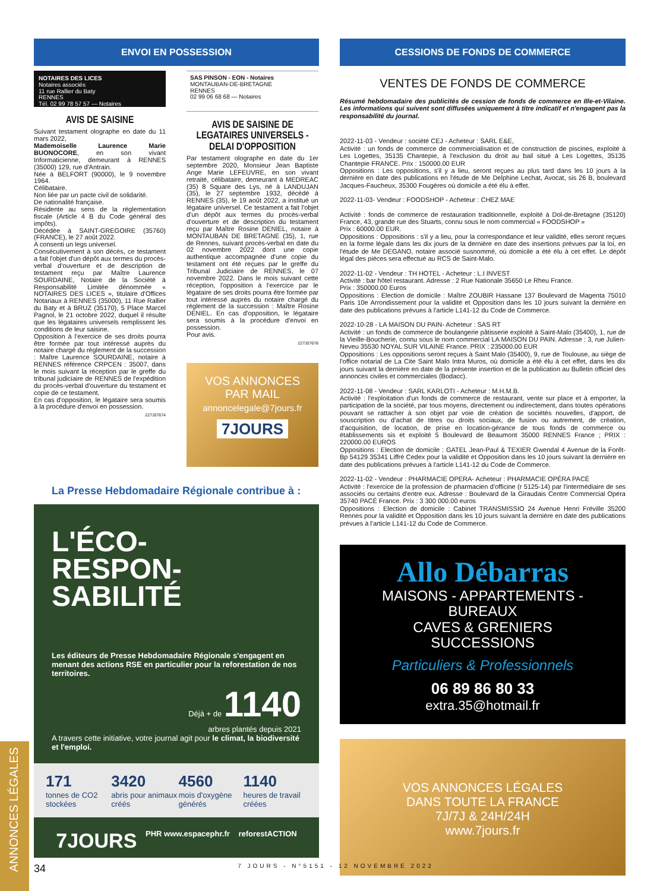ENVOI EN POSSESSION
NOTAIRES DES LICES
Notaires associés
11 rue Rallier du Baty
RENNES
Tél. 02 99 78 57 57 — Notaires
AVIS DE SAISINE
Suivant testament olographe en date du 11 mars 2022,
Mademoiselle Laurence Marie BUONOCORE, en son vivant Informaticienne, demeurant à RENNES (35000) 129, rue d'Antrain.
Née à BELFORT (90000), le 9 novembre 1964.
Célibataire.
Non liée par un pacte civil de solidarité.
De nationalité française.
Résidente au sens de la réglementation fiscale (Article 4 B du Code général des impôts).
Décédée à SAINT-GREGOIRE (35760) (FRANCE), le 27 août 2022.
A consenti un legs universel.
Consécutivement à son décès, ce testament a fait l'objet d'un dépôt aux termes du procès-verbal d'ouverture et de description de testament reçu par Maître Laurence SOURDAINE, Notaire de la Société à Responsabilité Limitée dénommée « NOTAIRES DES LICES », titulaire d'Offices Notariaux à RENNES (35000), 11 Rue Rallier du Baty et à BRUZ (35170), 5 Place Marcel Pagnol, le 21 octobre 2022, duquel il résulte que les légataires universels remplissent les conditions de leur saisine.
Opposition à l'exercice de ses droits pourra être formée par tout intéressé auprès du notaire chargé du règlement de la succession : Maître Laurence SOURDAINE, notaire à RENNES référence CRPCEN : 35007, dans le mois suivant la réception par le greffe du tribunal judiciaire de RENNES de l'expédition du procès-verbal d'ouverture du testament et copie de ce testament.
En cas d'opposition, le légataire sera soumis à la procédure d'envoi en possession.
227J07674
SAS PINSON - EON - Notaires
MONTAUBAN-DE-BRETAGNE
RENNES
02 99 06 68 68 — Notaires
AVIS DE SAISINE DE LEGATAIRES UNIVERSELS - DELAI D'OPPOSITION
Par testament olographe en date du 1er septembre 2020, Monsieur Jean Baptiste Ange Marie LEFEUVRE, en son vivant retraité, célibataire, demeurant à MEDREAC (35) 8 Square des Lys, né à LANDUJAN (35), le 27 septembre 1932, décédé à RENNES (35), le 19 août 2022, a institué un légataire universel. Ce testament a fait l'objet d'un dépôt aux termes du procès-verbal d'ouverture et de description du testament reçu par Maître Rosine DENIEL, notaire à MONTAUBAN DE BRETAGNE (35), 1, rue de Rennes, suivant procès-verbal en date du 02 novembre 2022 dont une copie authentique accompagnée d'une copie du testament ont été reçues par le greffe du Tribunal Judiciaire de RENNES, le 07 novembre 2022. Dans le mois suivant cette réception, l'opposition à l'exercice par le légataire de ses droits pourra être formée par tout intéressé auprès du notaire chargé du règlement de la succession : Maître Rosine DENIEL. En cas d'opposition, le légataire sera soumis à la procédure d'envoi en possession.
Pour avis.
227J07678
VOS ANNONCES
PAR MAIL
annoncelegale@7jours.fr
7JOURS
La Presse Hebdomadaire Régionale contribue à :
L'ÉCO-
RESPON-
SABILITÉ
Les éditeurs de Presse Hebdomadaire Régionale s'engagent en menant des actions RSE en particulier pour la reforestation de nos territoires.
Déjà + de 1140
arbres plantés depuis 2021
A travers cette initiative, votre journal agit pour le climat, la biodiversité et l'emploi.
171
tonnes de CO2 stockées
3420
abris pour animaux créés
4560
mois d'oxygène générés
1140
heures de travail créées
7JOURS PHR www.espacephr.fr reforestACTION
CESSIONS DE FONDS DE COMMERCE
VENTES DE FONDS DE COMMERCE
Résumé hebdomadaire des publicités de cession de fonds de commerce en Ille-et-Vilaine. Les informations qui suivent sont diffusées uniquement à titre indicatif et n'engagent pas la responsabilité du journal.
2022-11-03 - Vendeur : société CEJ - Acheteur : SARL E&E,
Activité : un fonds de commerce de commercialisation et de construction de piscines, exploité à Les Logettes, 35135 Chantepie, à l'exclusion du droit au bail situé à Les Logettes, 35135 Chantepie FRANCE. Prix : 150000.00 EUR
Oppositions : Les oppositions, s'il y a lieu, seront reçues au plus tard dans les 10 jours à la dernière en date des publications en l'étude de Me Delphine Lechat, Avocat, sis 26 B, boulevard Jacques-Faucheux, 35300 Fougères où domicile a été élu à effet.
2022-11-03- Vendeur : FOODSHOP - Acheteur : CHEZ MAE
Activité : fonds de commerce de restauration traditionnelle, exploité à Dol-de-Bretagne (35120) France, 43, grande rue des Stuarts, connu sous le nom commercial « FOODSHOP »
Prix : 60000.00 EUR.
Oppositions : Oppositions : s'il y a lieu, pour la correspondance et leur validité, elles seront reçues en la forme légale dans les dix jours de la dernière en date des insertions prévues par la loi, en l'étude de Me DEGANO, notaire associé susnommé, où domicile a été élu à cet effet. Le dépôt légal des pièces sera effectué au RCS de Saint-Malo.
2022-11-02 - Vendeur : TH HOTEL - Acheteur : L.I INVEST
Activité : bar hôtel restaurant. Adresse : 2 Rue Nationale 35650 Le Rheu France.
Prix : 350000.00 Euros
Oppositions : Election de domicile : Maître ZOUBIR Hassane 137 Boulevard de Magenta 75010 Paris 10e Arrondissement pour la validité et Opposition dans les 10 jours suivant la dernière en date des publications prévues à l'article L141-12 du Code de Commerce.
2022-10-28 - LA MAISON DU PAIN- Acheteur : SAS RT
Activité : un fonds de commerce de boulangerie pâtisserie exploité à Saint-Malo (35400), 1, rue de la Vieille-Boucherie, connu sous le nom commercial LA MAISON DU PAIN. Adresse : 3, rue Julien-Neveu 35530 NOYAL SUR VILAINE France. PRIX : 235000.00 EUR
Oppositions : Les oppositions seront reçues à Saint Malo (35400), 9, rue de Toulouse, au siège de l'office notarial de La Cite Saint Malo Intra Muros, où domicile a été élu à cet effet, dans les dix jours suivant la dernière en date de la présente insertion et de la publication au Bulletin officiel des annonces civiles et commerciales (Bodacc).
2022-11-08 - Vendeur : SARL KARLOTI - Acheteur : M.H.M.B.
Activité : l'exploitation d'un fonds de commerce de restaurant, vente sur place et à emporter, la participation de la société, par tous moyens, directement ou indirectement, dans toutes opérations pouvant se rattacher à son objet par voie de création de sociétés nouvelles, d'apport, de souscription ou d'achat de titres ou droits sociaux, de fusion ou autrement, de création, d'acquisition, de location, de prise en location-gérance de tous fonds de commerce ou établissements sis et exploité 5 Boulevard de Beaumont 35000 RENNES France ; PRIX : 220000.00 EUROS
Oppositions : Election de domicile : GATEL Jean-Paul & TEXIER Gwendal 4 Avenue de la Forêt-Bp 54129 35341 Liffré Cedex pour la validité et Opposition dans les 10 jours suivant la dernière en date des publications prévues à l'article L141-12 du Code de Commerce.
2022-11-02 - Vendeur : PHARMACIE OPERA- Acheteur : PHARMACIE OPÉRA PACÉ
Activité : l'exercice de la profession de pharmacien d'officine (r 5125-14) par l'intermédiaire de ses associés ou certains d'entre eux. Adresse : Boulevard de la Giraudais Centre Commercial Opéra 35740 PACÉ France. Prix : 3 300 000.00 euros
Oppositions : Election de domicile : Cabinet TRANSMISSIO 24 Avenue Henri Fréville 35200 Rennes pour la validité et Opposition dans les 10 jours suivant la dernière en date des publications prévues à l'article L141-12 du Code de Commerce.
Allo Débarras
MAISONS - APPARTEMENTS - BUREAUX
CAVES & GRENIERS
SUCCESSIONS
Particuliers & Professionnels
06 89 86 80 33
extra.35@hotmail.fr
VOS ANNONCES LÉGALES
DANS TOUTE LA FRANCE
7J/7J & 24H/24H
www.7jours.fr
ANNONCES LÉGALES
34 7 JOURS - N°5151 - 12 NOVEMBRE 2022